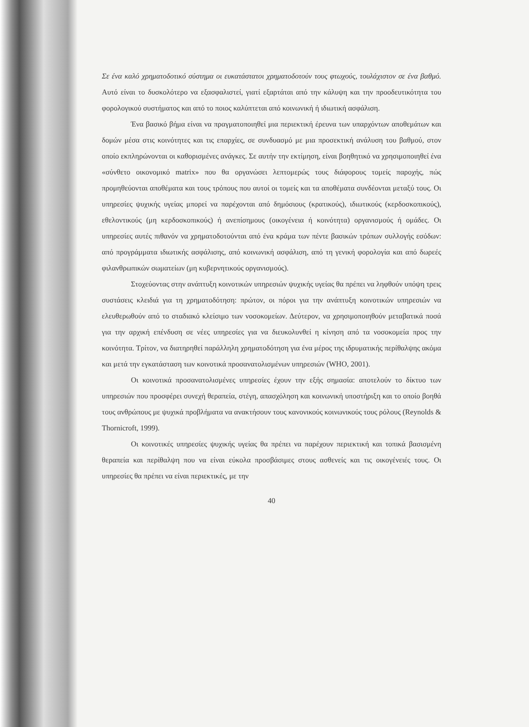Σε ένα καλό χρηματοδοτικό σύστημα οι ευκατάστατοι χρηματοδοτούν τους φτωχούς, τουλάχιστον σε ένα βαθμό. Αυτό είναι το δυσκολότερο να εξασφαλιστεί, γιατί εξαρτάται από την κάλυψη και την προοδευτικότητα του φορολογικού συστήματος και από το ποιος καλύπτεται από κοινωνική ή ιδιωτική ασφάλιση.
Ένα βασικό βήμα είναι να πραγματοποιηθεί μια περιεκτική έρευνα των υπαρχόντων αποθεμάτων και δομών μέσα στις κοινότητες και τις επαρχίες, σε συνδυασμό με μια προσεκτική ανάλυση του βαθμού, στον οποίο εκπληρώνονται οι καθορισμένες ανάγκες. Σε αυτήν την εκτίμηση, είναι βοηθητικό να χρησιμοποιηθεί ένα «σύνθετο οικονομικό matrix» που θα οργανώσει λεπτομερώς τους διάφορους τομείς παροχής, πώς προμηθεύονται αποθέματα και τους τρόπους που αυτοί οι τομείς και τα αποθέματα συνδέονται μεταξύ τους. Οι υπηρεσίες ψυχικής υγείας μπορεί να παρέχονται από δημόσιους (κρατικούς), ιδιωτικούς (κερδοσκοπικούς), εθελοντικούς (μη κερδοσκοπικούς) ή ανεπίσημους (οικογένεια ή κοινότητα) οργανισμούς ή ομάδες. Οι υπηρεσίες αυτές πιθανόν να χρηματοδοτούνται από ένα κράμα των πέντε βασικών τρόπων συλλογής εσόδων: από προγράμματα ιδιωτικής ασφάλισης, από κοινωνική ασφάλιση, από τη γενική φορολογία και από δωρεές φιλανθρωπικών σωματείων (μη κυβερνητικούς οργανισμούς).
Στοχεύοντας στην ανάπτυξη κοινοτικών υπηρεσιών ψυχικής υγείας θα πρέπει να ληφθούν υπόψη τρεις συστάσεις κλειδιά για τη χρηματοδότηση: πρώτον, οι πόροι για την ανάπτυξη κοινοτικών υπηρεσιών να ελευθερωθούν από το σταδιακό κλείσιμο των νοσοκομείων. Δεύτερον, να χρησιμοποιηθούν μεταβατικά ποσά για την αρχική επένδυση σε νέες υπηρεσίες για να διευκολυνθεί η κίνηση από τα νοσοκομεία προς την κοινότητα. Τρίτον, να διατηρηθεί παράλληλη χρηματοδότηση για ένα μέρος της ιδρυματικής περίθαλψης ακόμα και μετά την εγκατάσταση των κοινοτικά προσανατολισμένων υπηρεσιών (WHO, 2001).
Οι κοινοτικά προσανατολισμένες υπηρεσίες έχουν την εξής σημασία: αποτελούν το δίκτυο των υπηρεσιών που προσφέρει συνεχή θεραπεία, στέγη, απασχόληση και κοινωνική υποστήριξη και το οποίο βοηθά τους ανθρώπους με ψυχικά προβλήματα να ανακτήσουν τους κανονικούς κοινωνικούς τους ρόλους (Reynolds & Thornicroft, 1999).
Οι κοινοτικές υπηρεσίες ψυχικής υγείας θα πρέπει να παρέχουν περιεκτική και τοπικά βασισμένη θεραπεία και περίθαλψη που να είναι εύκολα προσβάσιμες στους ασθενείς και τις οικογένειές τους. Οι υπηρεσίες θα πρέπει να είναι περιεκτικές, με την
40